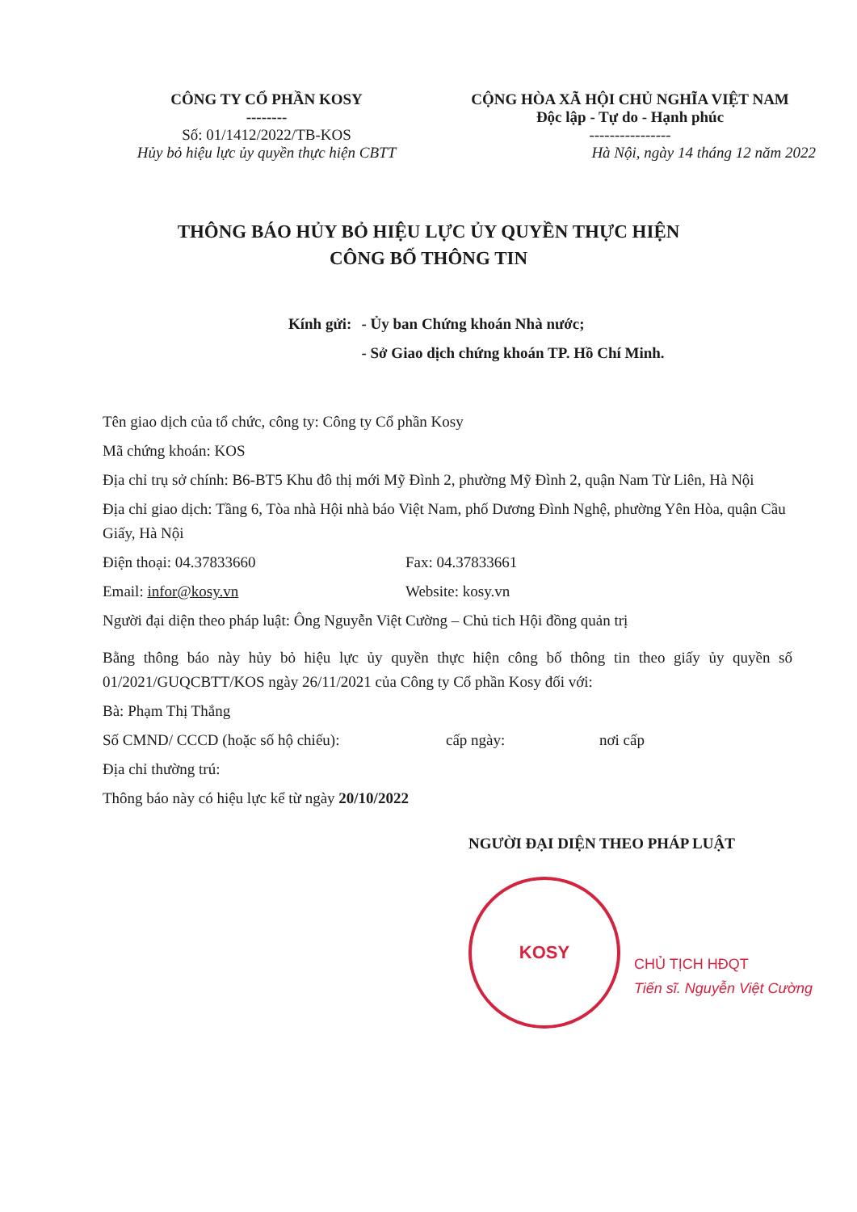CÔNG TY CỔ PHẦN KOSY
--------
Số: 01/1412/2022/TB-KOS
Hủy bỏ hiệu lực ủy quyền thực hiện CBTT
CỘNG HÒA XÃ HỘI CHỦ NGHĨA VIỆT NAM
Độc lập - Tự do - Hạnh phúc
----------------
Hà Nội, ngày 14 tháng 12 năm 2022
THÔNG BÁO HỦY BỎ HIỆU LỰC ỦY QUYỀN THỰC HIỆN
CÔNG BỐ THÔNG TIN
| Kính gửi: | - Ủy ban Chứng khoán Nhà nước; - Sở Giao dịch chứng khoán TP. Hồ Chí Minh. |
Tên giao dịch của tổ chức, công ty: Công ty Cổ phần Kosy
Mã chứng khoán: KOS
Địa chỉ trụ sở chính: B6-BT5 Khu đô thị mới Mỹ Đình 2, phường Mỹ Đình 2, quận Nam Từ Liên, Hà Nội
Địa chỉ giao dịch: Tầng 6, Tòa nhà Hội nhà báo Việt Nam, phố Dương Đình Nghệ, phường Yên Hòa, quận Cầu Giấy, Hà Nội
Điện thoại: 04.37833660 Fax: 04.37833661
Email: infor@kosy.vn Website: kosy.vn
Người đại diện theo pháp luật: Ông Nguyễn Việt Cường – Chủ tich Hội đồng quản trị
Bằng thông báo này hủy bỏ hiệu lực ủy quyền thực hiện công bố thông tin theo giấy ủy quyền số 01/2021/GUQCBTT/KOS ngày 26/11/2021 của Công ty Cổ phần Kosy đối với:
Bà: Phạm Thị Thắng
Số CMND/ CCCD (hoặc số hộ chiếu): cấp ngày: nơi cấp
Địa chỉ thường trú:
Thông báo này có hiệu lực kể từ ngày 20/10/2022
NGƯỜI ĐẠI DIỆN THEO PHÁP LUẬT
KOSY
CHỦ TỊCH HĐQT
Tiến sĩ. Nguyễn Việt Cường